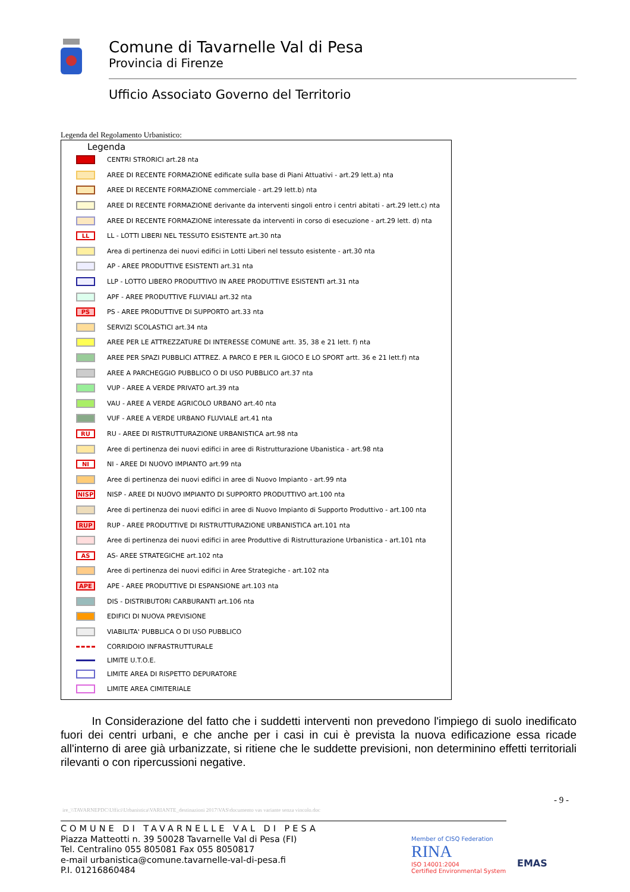Comune di Tavarnelle Val di Pesa
Provincia di Firenze
Ufficio Associato Governo del Territorio
Legenda del Regolamento Urbanistico:
Legenda
CENTRI STRORICI art.28 nta
AREE DI RECENTE FORMAZIONE edificate sulla base di Piani Attuativi - art.29 lett.a) nta
AREE DI RECENTE FORMAZIONE commerciale - art.29 lett.b) nta
AREE DI RECENTE FORMAZIONE derivante da interventi singoli entro i centri abitati - art.29 lett.c) nta
AREE DI RECENTE FORMAZIONE interessate da interventi in corso di esecuzione - art.29 lett. d) nta
LL LL - LOTTI LIBERI NEL TESSUTO ESISTENTE art.30 nta
Area di pertinenza dei nuovi edifici in Lotti Liberi nel tessuto esistente - art.30 nta
AP - AREE PRODUTTIVE ESISTENTI art.31 nta
LLP - LOTTO LIBERO PRODUTTIVO IN AREE PRODUTTIVE ESISTENTI art.31 nta
APF - AREE PRODUTTIVE FLUVIALI art.32 nta
PS PS - AREE PRODUTTIVE DI SUPPORTO art.33 nta
SERVIZI SCOLASTICI art.34 nta
AREE PER LE ATTREZZATURE DI INTERESSE COMUNE artt. 35, 38 e 21 lett. f) nta
AREE PER SPAZI PUBBLICI ATTREZ. A PARCO E PER IL GIOCO E LO SPORT artt. 36 e 21 lett.f) nta
AREE A PARCHEGGIO PUBBLICO O DI USO PUBBLICO art.37 nta
VUP - AREE A VERDE PRIVATO art.39 nta
VAU - AREE A VERDE AGRICOLO URBANO art.40 nta
VUF - AREE A VERDE URBANO FLUVIALE art.41 nta
RU RU - AREE DI RISTRUTTURAZIONE URBANISTICA art.98 nta
Aree di pertinenza dei nuovi edifici in aree di Ristrutturazione Ubanistica - art.98 nta
NI NI - AREE DI NUOVO IMPIANTO art.99 nta
Aree di pertinenza dei nuovi edifici in aree di Nuovo Impianto - art.99 nta
NISP NISP - AREE DI NUOVO IMPIANTO DI SUPPORTO PRODUTTIVO art.100 nta
Aree di pertinenza dei nuovi edifici in aree di Nuovo Impianto di Supporto Produttivo - art.100 nta
RUP RUP - AREE PRODUTTIVE DI RISTRUTTURAZIONE URBANISTICA art.101 nta
Aree di pertinenza dei nuovi edifici in aree Produttive di Ristrutturazione Urbanistica - art.101 nta
AS AS- AREE STRATEGICHE art.102 nta
Aree di pertinenza dei nuovi edifici in Aree Strategiche - art.102 nta
APE APE - AREE PRODUTTIVE DI ESPANSIONE art.103 nta
DIS - DISTRIBUTORI CARBURANTI art.106 nta
EDIFICI DI NUOVA PREVISIONE
VIABILITA' PUBBLICA O DI USO PUBBLICO
CORRIDOIO INFRASTRUTTURALE
LIMITE U.T.O.E.
LIMITE AREA DI RISPETTO DEPURATORE
LIMITE AREA CIMITERIALE
In Considerazione del fatto che i suddetti interventi non prevedono l'impiego di suolo inedificato fuori dei centri urbani, e che anche per i casi in cui è prevista la nuova edificazione essa ricade all'interno di aree già urbanizzate, si ritiene che le suddette previsioni, non determinino effetti territoriali rilevanti o con ripercussioni negative.
- 9 -
ire_\\TAVARNEPDC\Uffici\Urbanistica\VARIANTE_destinazioni 2017\VAS\documento vas variante senza vincolo.doc
COMUNE DI TAVARNELLE VAL DI PESA
Piazza Matteotti n. 39 50028 Tavarnelle Val di Pesa (FI)
Tel. Centralino 055 805081 Fax 055 8050817
e-mail urbanistica@comune.tavarnelle-val-di-pesa.fi
P.I. 01216860484
Member of CISQ Federation
RINA
ISO 14001:2004
Certified Environmental System
EMAS